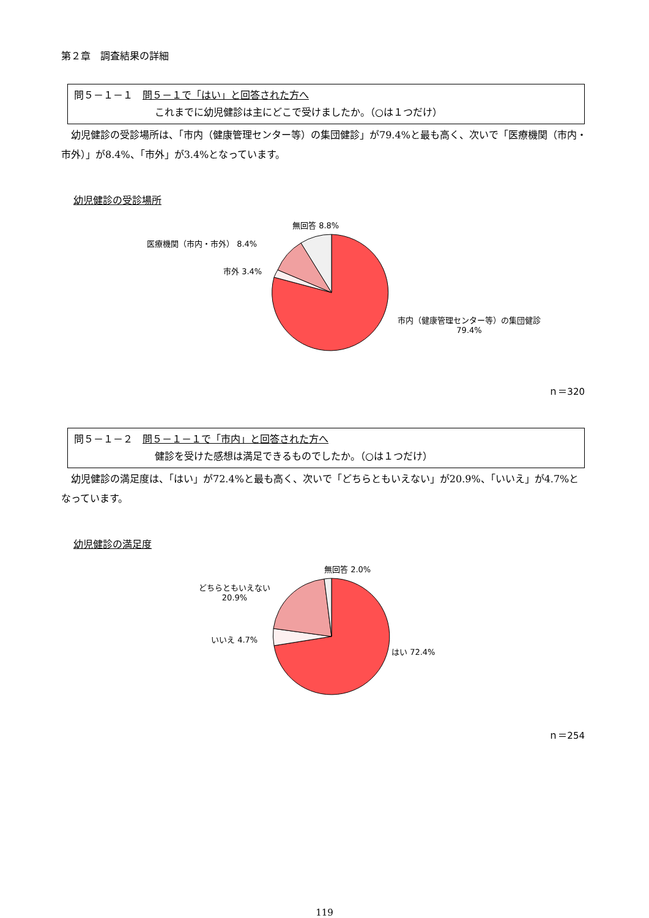第２章　調査結果の詳細
問５－１－１　問５－１で「はい」と回答された方へ
これまでに幼児健診は主にどこで受けましたか。（○は１つだけ）
幼児健診の受診場所は、「市内（健康管理センター等）の集団健診」が79.4%と最も高く、次いで「医療機関（市内・市外）」が8.4%、「市外」が3.4%となっています。
幼児健診の受診場所
無回答 8.8%
医療機関（市内・市外） 8.4%
市外 3.4%
市内（健康管理センター等）の集団健診
79.4%
ｎ＝320
問５－１－２　問５－１－１で「市内」と回答された方へ
健診を受けた感想は満足できるものでしたか。（○は１つだけ）
幼児健診の満足度は、「はい」が72.4%と最も高く、次いで「どちらともいえない」が20.9%、「いいえ」が4.7%となっています。
幼児健診の満足度
無回答 2.0%
どちらともいえない
20.9%
いいえ 4.7%
はい 72.4%
ｎ＝254
119